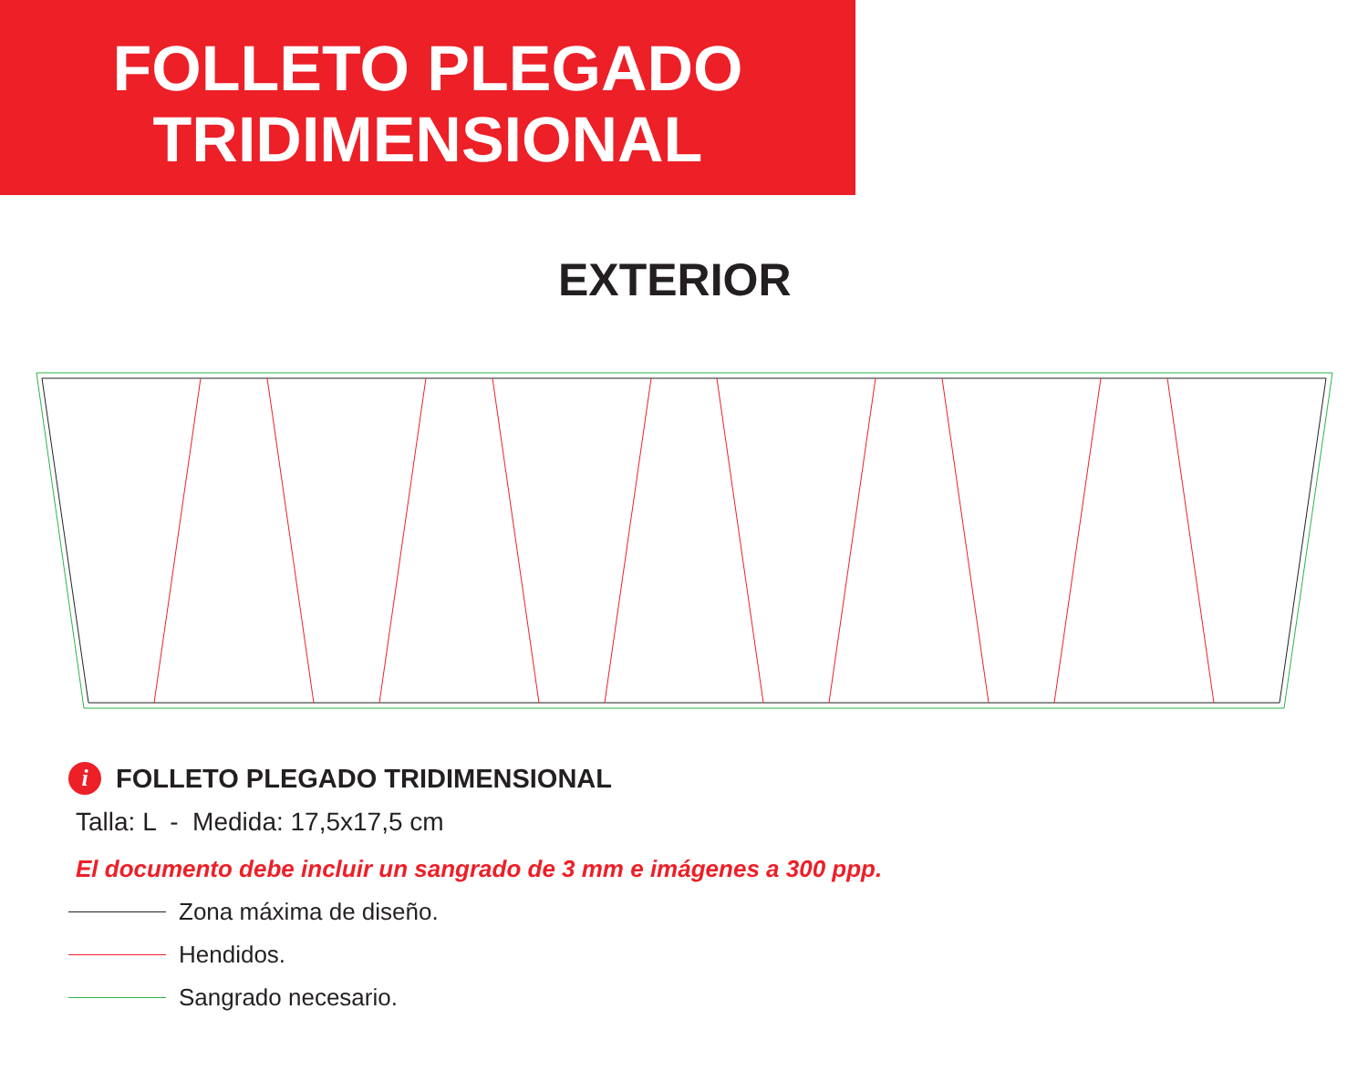FOLLETO PLEGADO
TRIDIMENSIONAL
EXTERIOR
i
FOLLETO PLEGADO TRIDIMENSIONAL
Talla: L - Medida: 17,5x17,5 cm
El documento debe incluir un sangrado de 3 mm e imágenes a 300 ppp.
Zona máxima de diseño.
Hendidos.
Sangrado necesario.